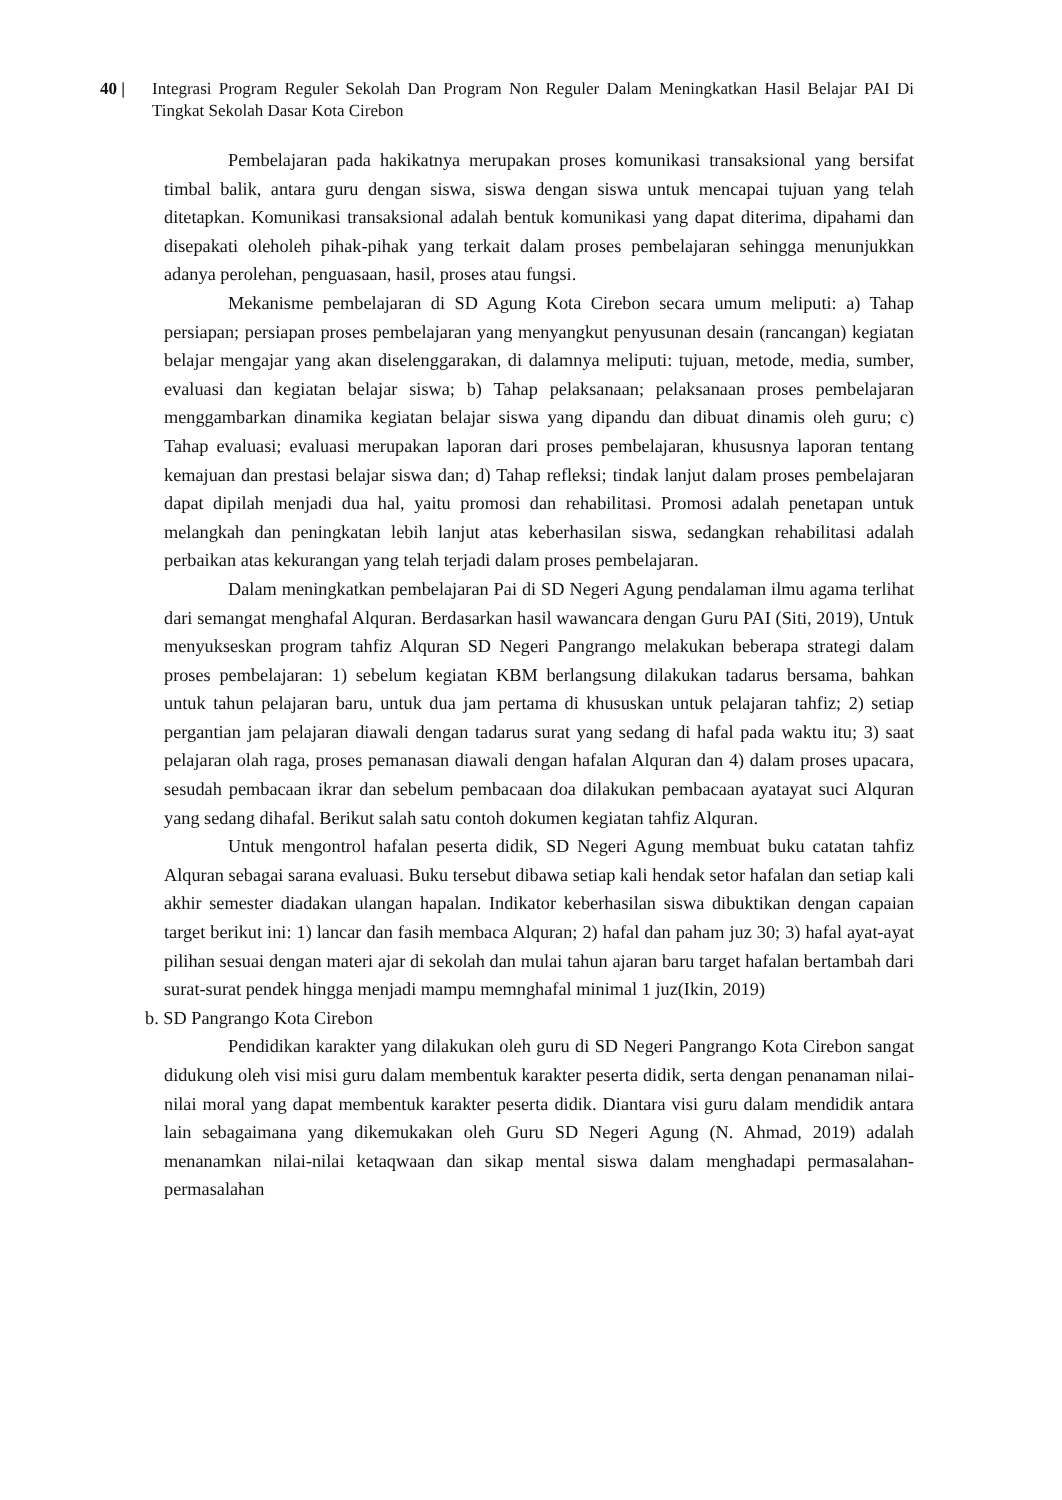40 | Integrasi Program Reguler Sekolah Dan Program Non Reguler Dalam Meningkatkan Hasil Belajar PAI Di Tingkat Sekolah Dasar Kota Cirebon
Pembelajaran pada hakikatnya merupakan proses komunikasi transaksional yang bersifat timbal balik, antara guru dengan siswa, siswa dengan siswa untuk mencapai tujuan yang telah ditetapkan. Komunikasi transaksional adalah bentuk komunikasi yang dapat diterima, dipahami dan disepakati oleholeh pihak-pihak yang terkait dalam proses pembelajaran sehingga menunjukkan adanya perolehan, penguasaan, hasil, proses atau fungsi.
Mekanisme pembelajaran di SD Agung Kota Cirebon secara umum meliputi: a) Tahap persiapan; persiapan proses pembelajaran yang menyangkut penyusunan desain (rancangan) kegiatan belajar mengajar yang akan diselenggarakan, di dalamnya meliputi: tujuan, metode, media, sumber, evaluasi dan kegiatan belajar siswa; b) Tahap pelaksanaan; pelaksanaan proses pembelajaran menggambarkan dinamika kegiatan belajar siswa yang dipandu dan dibuat dinamis oleh guru; c) Tahap evaluasi; evaluasi merupakan laporan dari proses pembelajaran, khususnya laporan tentang kemajuan dan prestasi belajar siswa dan; d) Tahap refleksi; tindak lanjut dalam proses pembelajaran dapat dipilah menjadi dua hal, yaitu promosi dan rehabilitasi. Promosi adalah penetapan untuk melangkah dan peningkatan lebih lanjut atas keberhasilan siswa, sedangkan rehabilitasi adalah perbaikan atas kekurangan yang telah terjadi dalam proses pembelajaran.
Dalam meningkatkan pembelajaran Pai di SD Negeri Agung pendalaman ilmu agama terlihat dari semangat menghafal Alquran. Berdasarkan hasil wawancara dengan Guru PAI (Siti, 2019), Untuk menyukseskan program tahfiz Alquran SD Negeri Pangrango melakukan beberapa strategi dalam proses pembelajaran: 1) sebelum kegiatan KBM berlangsung dilakukan tadarus bersama, bahkan untuk tahun pelajaran baru, untuk dua jam pertama di khususkan untuk pelajaran tahfiz; 2) setiap pergantian jam pelajaran diawali dengan tadarus surat yang sedang di hafal pada waktu itu; 3) saat pelajaran olah raga, proses pemanasan diawali dengan hafalan Alquran dan 4) dalam proses upacara, sesudah pembacaan ikrar dan sebelum pembacaan doa dilakukan pembacaan ayatayat suci Alquran yang sedang dihafal. Berikut salah satu contoh dokumen kegiatan tahfiz Alquran.
Untuk mengontrol hafalan peserta didik, SD Negeri Agung membuat buku catatan tahfiz Alquran sebagai sarana evaluasi. Buku tersebut dibawa setiap kali hendak setor hafalan dan setiap kali akhir semester diadakan ulangan hapalan. Indikator keberhasilan siswa dibuktikan dengan capaian target berikut ini: 1) lancar dan fasih membaca Alquran; 2) hafal dan paham juz 30; 3) hafal ayat-ayat pilihan sesuai dengan materi ajar di sekolah dan mulai tahun ajaran baru target hafalan bertambah dari surat-surat pendek hingga menjadi mampu memnghafal minimal 1 juz(Ikin, 2019)
b. SD Pangrango Kota Cirebon
Pendidikan karakter yang dilakukan oleh guru di SD Negeri Pangrango Kota Cirebon sangat didukung oleh visi misi guru dalam membentuk karakter peserta didik, serta dengan penanaman nilai-nilai moral yang dapat membentuk karakter peserta didik. Diantara visi guru dalam mendidik antara lain sebagaimana yang dikemukakan oleh Guru SD Negeri Agung (N. Ahmad, 2019) adalah menanamkan nilai-nilai ketaqwaan dan sikap mental siswa dalam menghadapi permasalahan-permasalahan